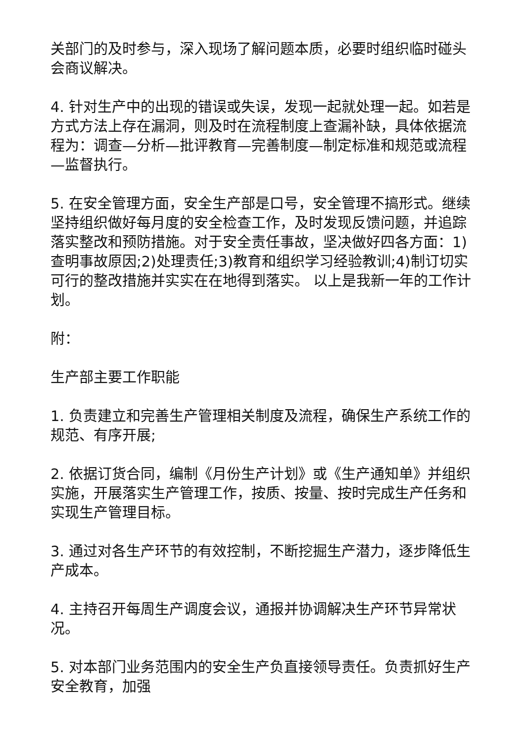关部门的及时参与，深入现场了解问题本质，必要时组织临时碰头会商议解决。
4. 针对生产中的出现的错误或失误，发现一起就处理一起。如若是方式方法上存在漏洞，则及时在流程制度上查漏补缺，具体依据流程为：调查—分析—批评教育—完善制度—制定标准和规范或流程—监督执行。
5. 在安全管理方面，安全生产部是口号，安全管理不搞形式。继续坚持组织做好每月度的安全检查工作，及时发现反馈问题，并追踪落实整改和预防措施。对于安全责任事故，坚决做好四各方面：1)查明事故原因;2)处理责任;3)教育和组织学习经验教训;4)制订切实可行的整改措施并实实在在地得到落实。 以上是我新一年的工作计划。
附：
生产部主要工作职能
1. 负责建立和完善生产管理相关制度及流程，确保生产系统工作的规范、有序开展;
2. 依据订货合同，编制《月份生产计划》或《生产通知单》并组织实施，开展落实生产管理工作，按质、按量、按时完成生产任务和实现生产管理目标。
3. 通过对各生产环节的有效控制，不断挖掘生产潜力，逐步降低生产成本。
4. 主持召开每周生产调度会议，通报并协调解决生产环节异常状况。
5. 对本部门业务范围内的安全生产负直接领导责任。负责抓好生产安全教育，加强